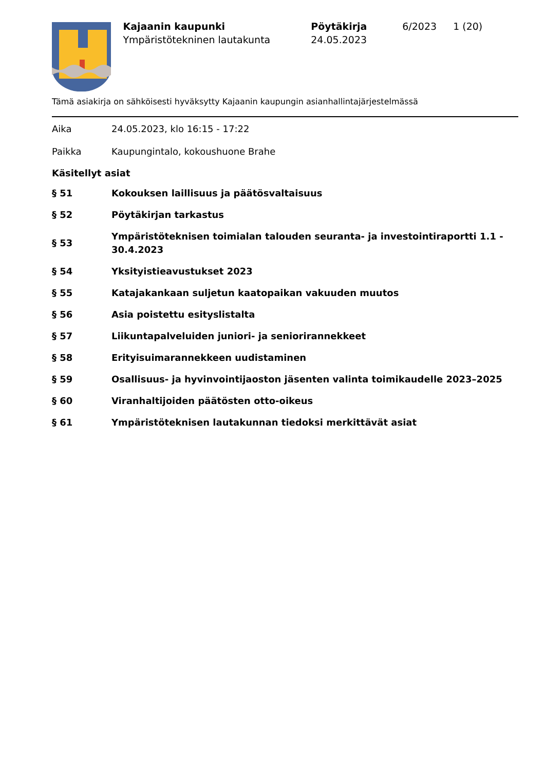Kajaanin kaupunki
Ympäristötekninen lautakunta
Pöytäkirja
24.05.2023
6/2023 1 (20)
Tämä asiakirja on sähköisesti hyväksytty Kajaanin kaupungin asianhallintajärjestelmässä
Aika 24.05.2023, klo 16:15 - 17:22
Paikka Kaupungintalo, kokoushuone Brahe
Käsitellyt asiat
§ 51 Kokouksen laillisuus ja päätösvaltaisuus
§ 52 Pöytäkirjan tarkastus
§ 53 Ympäristöteknisen toimialan talouden seuranta- ja investointiraportti 1.1 - 30.4.2023
§ 54 Yksityistieavustukset 2023
§ 55 Katajakankaan suljetun kaatopaikan vakuuden muutos
§ 56 Asia poistettu esityslistalta
§ 57 Liikuntapalveluiden juniori- ja seniorirannekkeet
§ 58 Erityisuimarannekkeen uudistaminen
§ 59 Osallisuus- ja hyvinvointijaoston jäsenten valinta toimikaudelle 2023–2025
§ 60 Viranhaltijoiden päätösten otto-oikeus
§ 61 Ympäristöteknisen lautakunnan tiedoksi merkittävät asiat